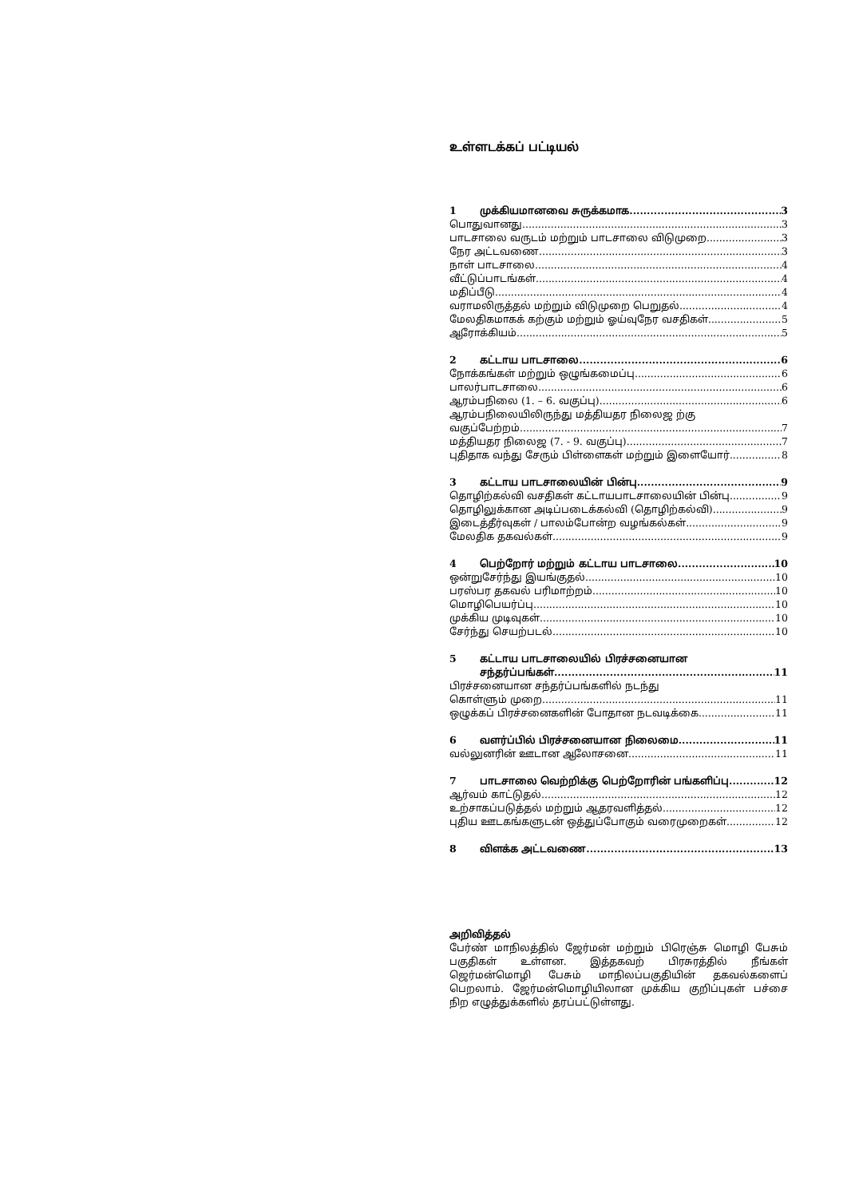உள்ளடக்கப் பட்டியல்
1 முக்கியமானவை சுருக்கமாக 3
பொதுவானது 3
பாடசாலை வருடம் மற்றும் பாடசாலை விடுமுறை 3
நேர அட்டவணை 3
நாள் பாடசாலை 4
வீட்டுப்பாடங்கள் 4
மதிப்பீடு 4
வராமலிருத்தல் மற்றும் விடுமுறை பெறுதல் 4
மேலதிகமாகக் கற்கும் மற்றும் ஓய்வுநேர வசதிகள் 5
ஆரோக்கியம் 5
2 கட்டாய பாடசாலை 6
நோக்கங்கள் மற்றும் ஒழுங்கமைப்பு 6
பாலர்பாடசாலை 6
ஆரம்பநிலை (1. – 6. வகுப்பு) 6
ஆரம்பநிலையிலிருந்து மத்தியதர நிலைஜ ற்கு
வகுப்பேற்றம் 7
மத்தியதர நிலைஜ (7. - 9. வகுப்பு) 7
புதிதாக வந்து சேரும் பிள்ளைகள் மற்றும் இளையோர் 8
3 கட்டாய பாடசாலையின் பின்பு 9
தொழிற்கல்வி வசதிகள் கட்டாயபாடசாலையின் பின்பு 9
தொழிலுக்கான அடிப்படைக்கல்வி (தொழிற்கல்வி) 9
இடைத்தீர்வுகள் / பாலம்போன்ற வழங்கல்கள் 9
மேலதிக தகவல்கள் 9
4 பெற்றோர் மற்றும் கட்டாய பாடசாலை 10
ஒன்றுசேர்ந்து இயங்குதல் 10
பரஸ்பர தகவல் பரிமாற்றம் 10
மொழிபெயர்ப்பு 10
முக்கிய முடிவுகள் 10
சேர்ந்து செயற்படல் 10
5 கட்டாய பாடசாலையில் பிரச்சனையான
சந்தர்ப்பங்கள் 11
பிரச்சனையான சந்தர்ப்பங்களில் நடந்து
கொள்ளும் முறை 11
ஒழுக்கப் பிரச்சனைகளின் போதான நடவடிக்கை 11
6 வளர்ப்பில் பிரச்சனையான நிலைமை 11
வல்லுனரின் ஊடான ஆலோசனை 11
7 பாடசாலை வெற்றிக்கு பெற்றோரின் பங்களிப்பு 12
ஆர்வம் காட்டுதல் 12
உற்சாகப்படுத்தல் மற்றும் ஆதரவளித்தல் 12
புதிய ஊடகங்களுடன் ஒத்துப்போகும் வரைமுறைகள் 12
8 விளக்க அட்டவணை 13
அறிவித்தல்
பேர்ண் மாநிலத்தில் ஜேர்மன் மற்றும் பிரெஞ்சு மொழி பேசும் பகுதிகள் உள்ளன. இத்தகவற் பிரசுரத்தில் நீங்கள் ஜெர்மன்மொழி பேசும் மாநிலப்பகுதியின் தகவல்களைப் பெறலாம். ஜேர்மன்மொழியிலான முக்கிய குறிப்புகள் பச்சை நிற எழுத்துக்களில் தரப்பட்டுள்ளது.